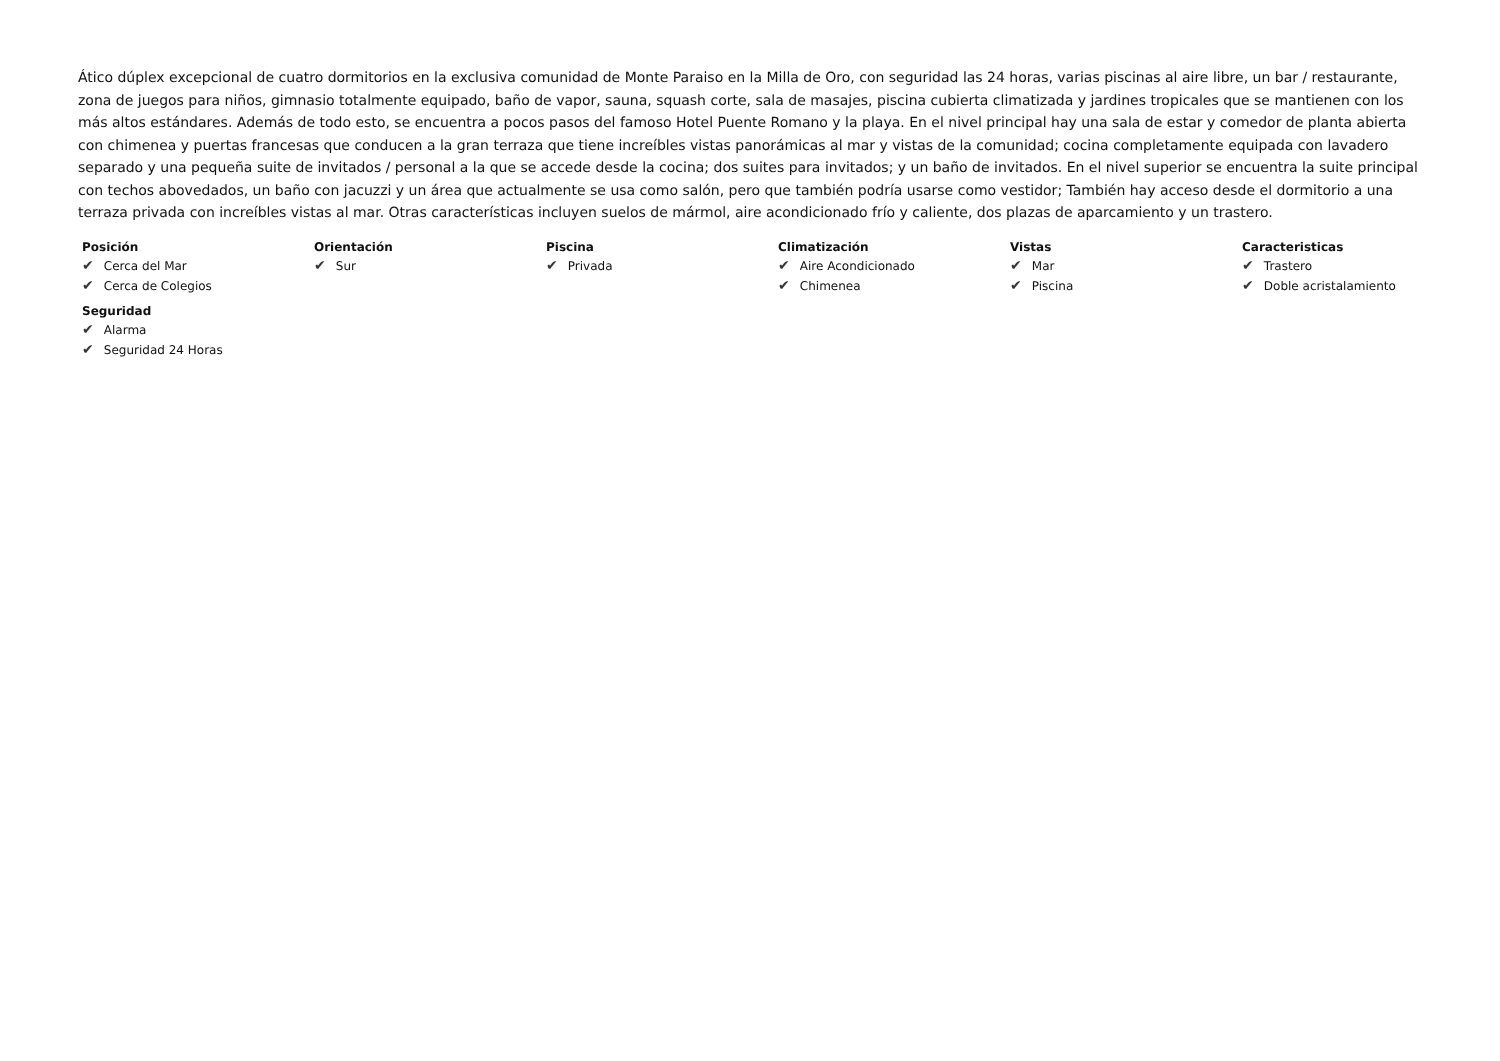Ático dúplex excepcional de cuatro dormitorios en la exclusiva comunidad de Monte Paraiso en la Milla de Oro, con seguridad las 24 horas, varias piscinas al aire libre, un bar / restaurante, zona de juegos para niños, gimnasio totalmente equipado, baño de vapor, sauna, squash corte, sala de masajes, piscina cubierta climatizada y jardines tropicales que se mantienen con los más altos estándares. Además de todo esto, se encuentra a pocos pasos del famoso Hotel Puente Romano y la playa. En el nivel principal hay una sala de estar y comedor de planta abierta con chimenea y puertas francesas que conducen a la gran terraza que tiene increíbles vistas panorámicas al mar y vistas de la comunidad; cocina completamente equipada con lavadero separado y una pequeña suite de invitados / personal a la que se accede desde la cocina; dos suites para invitados; y un baño de invitados. En el nivel superior se encuentra la suite principal con techos abovedados, un baño con jacuzzi y un área que actualmente se usa como salón, pero que también podría usarse como vestidor; También hay acceso desde el dormitorio a una terraza privada con increíbles vistas al mar. Otras características incluyen suelos de mármol, aire acondicionado frío y caliente, dos plazas de aparcamiento y un trastero.
Posición
✔ Cerca del Mar
✔ Cerca de Colegios
Orientación
✔ Sur
Piscina
✔ Privada
Climatización
✔ Aire Acondicionado
✔ Chimenea
Vistas
✔ Mar
✔ Piscina
Caracteristicas
✔ Trastero
✔ Doble acristalamiento
Seguridad
✔ Alarma
✔ Seguridad 24 Horas